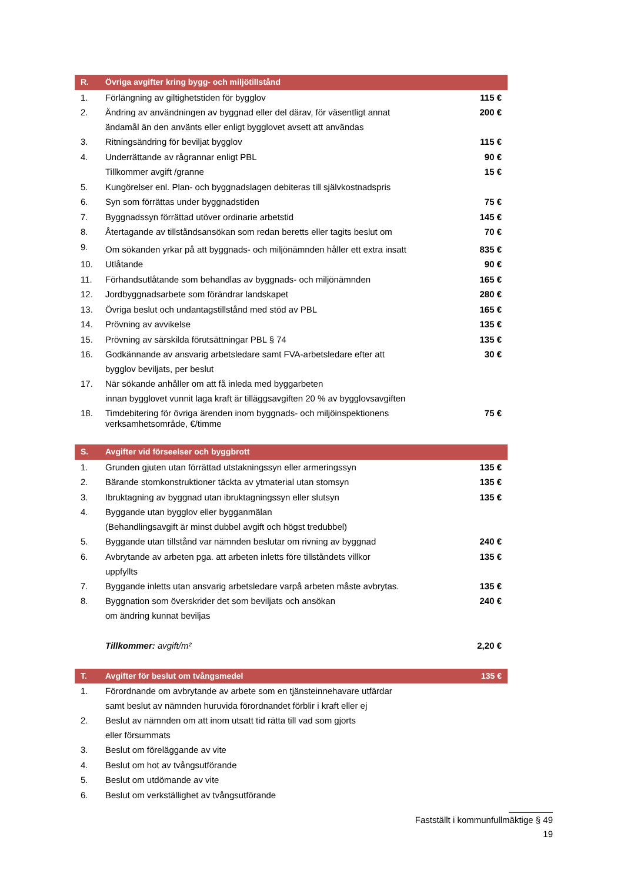| R. | Övriga avgifter kring bygg- och miljötillstånd | |
| --- | --- | --- |
| 1. | Förlängning av giltighetstiden för bygglov | 115 € |
| 2. | Ändring av användningen av byggnad eller del därav, för väsentligt annat ändamål än den använts eller enligt bygglovet avsett att användas | 200 € |
| 3. | Ritningsändring för beviljat bygglov | 115 € |
| 4. | Underrättande av rågrannar enligt PBL | 90 € |
| | Tillkommer avgift /granne | 15 € |
| 5. | Kungörelser enl. Plan- och byggnadslagen debiteras till självkostnadspris | |
| 6. | Syn som förrättas under byggnadstiden | 75 € |
| 7. | Byggnadssyn förrättad utöver ordinarie arbetstid | 145 € |
| 8. | Återtagande av tillståndsansökan som redan beretts eller tagits beslut om | 70 € |
| 9. | Om sökanden yrkar på att byggnads- och miljönämnden håller ett extra insatt | 835 € |
| 10. | Utlåtande | 90 € |
| 11. | Förhandsutlåtande som behandlas av byggnads- och miljönämnden | 165 € |
| 12. | Jordbyggnadsarbete som förändrar landskapet | 280 € |
| 13. | Övriga beslut och undantagstillstånd med stöd av PBL | 165 € |
| 14. | Prövning av avvikelse | 135 € |
| 15. | Prövning av särskilda förutsättningar PBL § 74 | 135 € |
| 16. | Godkännande av ansvarig arbetsledare samt FVA-arbetsledare efter att bygglov beviljats, per beslut | 30 € |
| 17. | När sökande anhåller om att få inleda med byggarbeten innan bygglovet vunnit laga kraft är tilläggsavgiften 20 % av bygglovsavgiften | |
| 18. | Timdebitering för övriga ärenden inom byggnads- och miljöinspektionens verksamhetsområde, €/timme | 75 € |
| S. | Avgifter vid förseelser och byggbrott | |
| 1. | Grunden gjuten utan förrättad utstakningssyn eller armeringssyn | 135 € |
| 2. | Bärande stomkonstruktioner täckta av ytmaterial utan stomsyn | 135 € |
| 3. | Ibruktagning av byggnad utan ibruktagningssyn eller slutsyn | 135 € |
| 4. | Byggande utan bygglov eller bygganmälan (Behandlingsavgift är minst dubbel avgift och högst tredubbel) | |
| 5. | Byggande utan tillstånd var nämnden beslutar om rivning av byggnad | 240 € |
| 6. | Avbrytande av arbeten pga. att arbeten inletts före tillståndets villkor uppfyllts | 135 € |
| 7. | Byggande inletts utan ansvarig arbetsledare varpå arbeten måste avbrytas. | 135 € |
| 8. | Byggnation som överskrider det som beviljats och ansökan om ändring kunnat beviljas | 240 € |
| | Tillkommer: avgift/m² | 2,20 € |
| T. | Avgifter för beslut om tvångsmedel | 135 € |
| 1. | Förordnande om avbrytande av arbete som en tjänsteinnehavare utfärdar samt beslut av nämnden huruvida förordnandet förblir i kraft eller ej | |
| 2. | Beslut av nämnden om att inom utsatt tid rätta till vad som gjorts eller försummats | |
| 3. | Beslut om föreläggande av vite | |
| 4. | Beslut om hot av tvångsutförande | |
| 5. | Beslut om utdömande av vite | |
| 6. | Beslut om verkställighet av tvångsutförande | |
Fastställt i kommunfullmäktige § 49
19